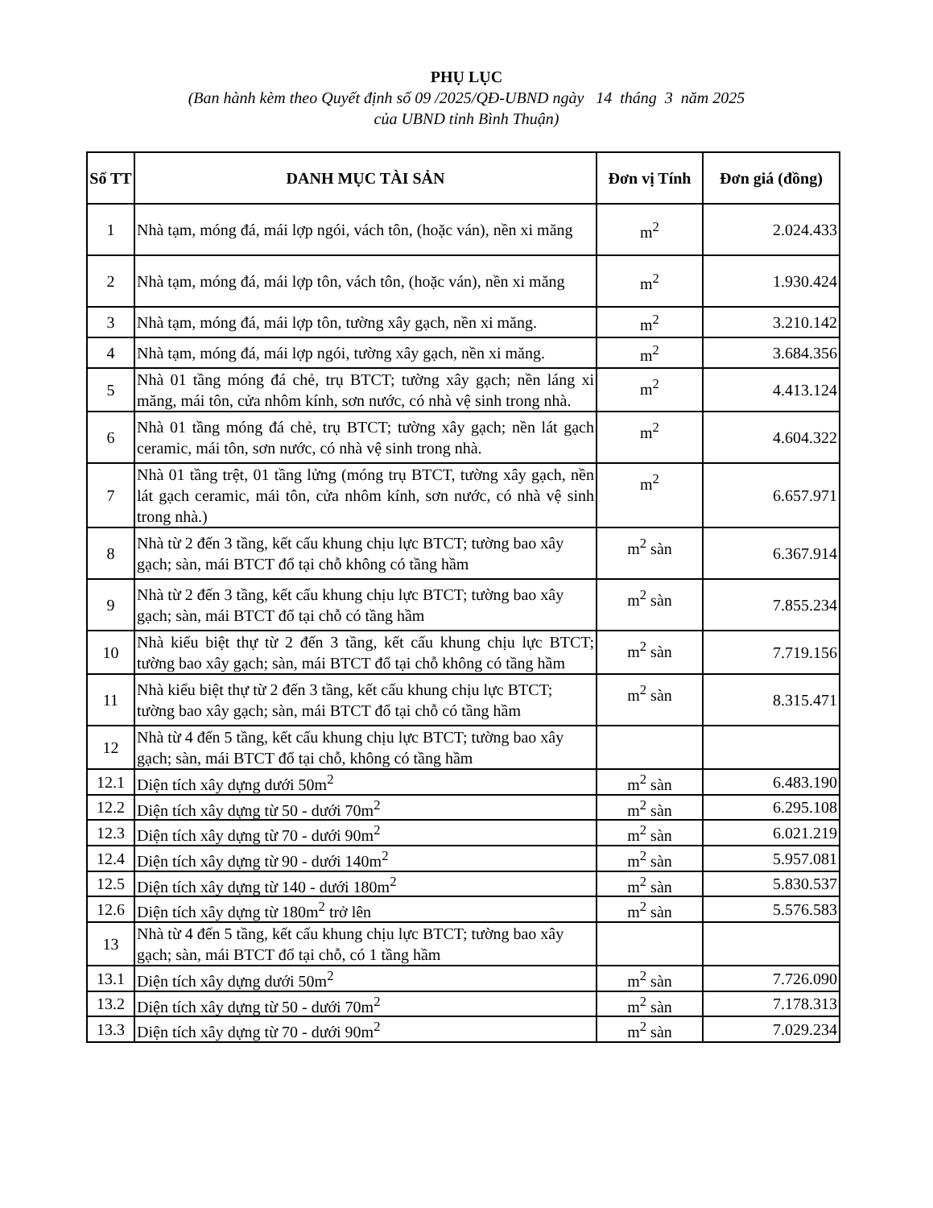PHỤ LỤC
(Ban hành kèm theo Quyết định số 09 /2025/QĐ-UBND ngày 14 tháng 3 năm 2025
của UBND tỉnh Bình Thuận)
| Số TT | DANH MỤC TÀI SẢN | Đơn vị Tính | Đơn giá (đồng) |
| --- | --- | --- | --- |
| 1 | Nhà tạm, móng đá, mái lợp ngói, vách tôn, (hoặc ván), nền xi măng | m<sup>2</sup> | 2.024.433 |
| 2 | Nhà tạm, móng đá, mái lợp tôn, vách tôn, (hoặc ván), nền xi măng | m<sup>2</sup> | 1.930.424 |
| 3 | Nhà tạm, móng đá, mái lợp tôn, tường xây gạch, nền xi măng. | m<sup>2</sup> | 3.210.142 |
| 4 | Nhà tạm, móng đá, mái lợp ngói, tường xây gạch, nền xi măng. | m<sup>2</sup> | 3.684.356 |
| 5 | Nhà 01 tầng móng đá chẻ, trụ BTCT; tường xây gạch; nền láng xi măng, mái tôn, cửa nhôm kính, sơn nước, có nhà vệ sinh trong nhà. | m<sup>2</sup> | 4.413.124 |
| 6 | Nhà 01 tầng móng đá chẻ, trụ BTCT; tường xây gạch; nền lát gạch ceramic, mái tôn, sơn nước, có nhà vệ sinh trong nhà. | m<sup>2</sup> | 4.604.322 |
| 7 | Nhà 01 tầng trệt, 01 tầng lửng (móng trụ BTCT, tường xây gạch, nền lát gạch ceramic, mái tôn, cửa nhôm kính, sơn nước, có nhà vệ sinh trong nhà.) | m<sup>2</sup> | 6.657.971 |
| 8 | Nhà từ 2 đến 3 tầng, kết cấu khung chịu lực BTCT; tường bao xây gạch; sàn, mái BTCT đổ tại chỗ không có tầng hầm | m<sup>2</sup> sàn | 6.367.914 |
| 9 | Nhà từ 2 đến 3 tầng, kết cấu khung chịu lực BTCT; tường bao xây gạch; sàn, mái BTCT đổ tại chỗ có tầng hầm | m<sup>2</sup> sàn | 7.855.234 |
| 10 | Nhà kiểu biệt thự từ 2 đến 3 tầng, kết cấu khung chịu lực BTCT; tường bao xây gạch; sàn, mái BTCT đổ tại chỗ không có tầng hầm | m<sup>2</sup> sàn | 7.719.156 |
| 11 | Nhà kiểu biệt thự từ 2 đến 3 tầng, kết cấu khung chịu lực BTCT; tường bao xây gạch; sàn, mái BTCT đổ tại chỗ có tầng hầm | m<sup>2</sup> sàn | 8.315.471 |
| 12 | Nhà từ 4 đến 5 tầng, kết cấu khung chịu lực BTCT; tường bao xây gạch; sàn, mái BTCT đổ tại chỗ, không có tầng hầm | | |
| 12.1 | Diện tích xây dựng dưới 50m<sup>2</sup> | m<sup>2</sup> sàn | 6.483.190 |
| 12.2 | Diện tích xây dựng từ 50 - dưới 70m<sup>2</sup> | m<sup>2</sup> sàn | 6.295.108 |
| 12.3 | Diện tích xây dựng từ 70 - dưới 90m<sup>2</sup> | m<sup>2</sup> sàn | 6.021.219 |
| 12.4 | Diện tích xây dựng từ 90 - dưới 140m<sup>2</sup> | m<sup>2</sup> sàn | 5.957.081 |
| 12.5 | Diện tích xây dựng từ 140 - dưới 180m<sup>2</sup> | m<sup>2</sup> sàn | 5.830.537 |
| 12.6 | Diện tích xây dựng từ 180m<sup>2</sup> trở lên | m<sup>2</sup> sàn | 5.576.583 |
| 13 | Nhà từ 4 đến 5 tầng, kết cấu khung chịu lực BTCT; tường bao xây gạch; sàn, mái BTCT đổ tại chỗ, có 1 tầng hầm | | |
| 13.1 | Diện tích xây dựng dưới 50m<sup>2</sup> | m<sup>2</sup> sàn | 7.726.090 |
| 13.2 | Diện tích xây dựng từ 50 - dưới 70m<sup>2</sup> | m<sup>2</sup> sàn | 7.178.313 |
| 13.3 | Diện tích xây dựng từ 70 - dưới 90m<sup>2</sup> | m<sup>2</sup> sàn | 7.029.234 |